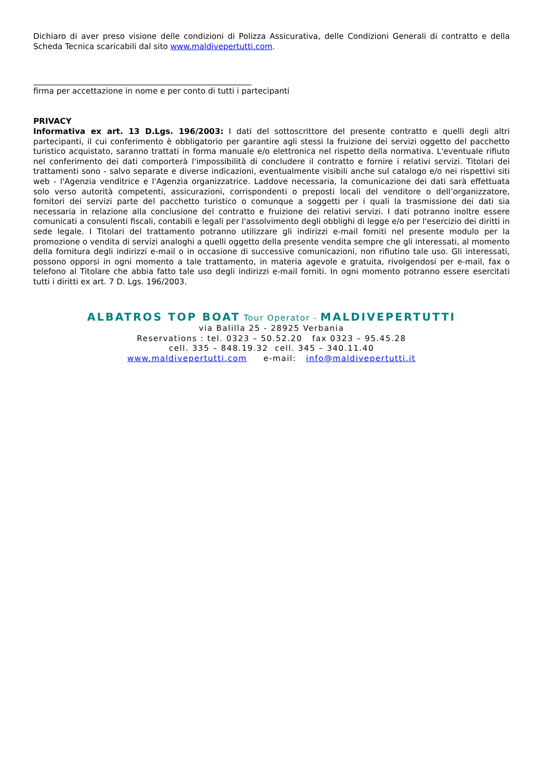Dichiaro di aver preso visione delle condizioni di Polizza Assicurativa, delle Condizioni Generali di contratto e della Scheda Tecnica scaricabili dal sito www.maldivepertutti.com.
_______________________________________________________
firma per accettazione in nome e per conto di tutti i partecipanti
PRIVACY
Informativa ex art. 13 D.Lgs. 196/2003: I dati del sottoscrittore del presente contratto e quelli degli altri partecipanti, il cui conferimento è obbligatorio per garantire agli stessi la fruizione dei servizi oggetto del pacchetto turistico acquistato, saranno trattati in forma manuale e/o elettronica nel rispetto della normativa. L'eventuale rifiuto nel conferimento dei dati comporterà l'impossibilità di concludere il contratto e fornire i relativi servizi. Titolari dei trattamenti sono - salvo separate e diverse indicazioni, eventualmente visibili anche sul catalogo e/o nei rispettivi siti web - l'Agenzia venditrice e l'Agenzia organizzatrice. Laddove necessaria, la comunicazione dei dati sarà effettuata solo verso autorità competenti, assicurazioni, corrispondenti o preposti locali del venditore o dell’organizzatore, fornitori dei servizi parte del pacchetto turistico o comunque a soggetti per i quali la trasmissione dei dati sia necessaria in relazione alla conclusione del contratto e fruizione dei relativi servizi. I dati potranno inoltre essere comunicati a consulenti fiscali, contabili e legali per l'assolvimento degli obblighi di legge e/o per l'esercizio dei diritti in sede legale. I Titolari del trattamento potranno utilizzare gli indirizzi e-mail forniti nel presente modulo per la promozione o vendita di servizi analoghi a quelli oggetto della presente vendita sempre che gli interessati, al momento della fornitura degli indirizzi e-mail o in occasione di successive comunicazioni, non rifiutino tale uso. Gli interessati, possono opporsi in ogni momento a tale trattamento, in materia agevole e gratuita, rivolgendosi per e-mail, fax o telefono al Titolare che abbia fatto tale uso degli indirizzi e-mail forniti. In ogni momento potranno essere esercitati tutti i diritti ex art. 7 D. Lgs. 196/2003.
ALBATROS TOP BOAT Tour Operator - MALDIVEPERTUTTI
via Balilla 25 - 28925 Verbania
Reservations : tel. 0323 – 50.52.20 fax 0323 – 95.45.28
cell. 335 – 848.19.32 cell. 345 – 340.11.40
www.maldivepertutti.com e-mail: info@maldivepertutti.it